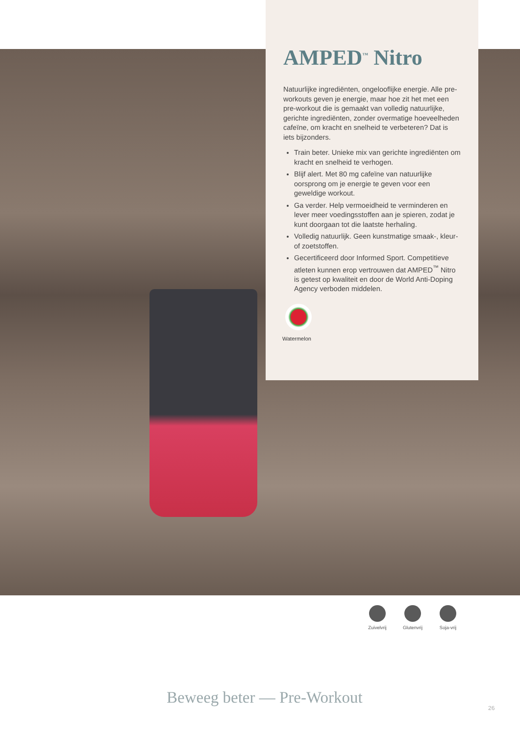AMPED<sup>™</sup> Nitro
Natuurlijke ingrediënten, ongelooflijke energie. Alle pre-workouts geven je energie, maar hoe zit het met een pre-workout die is gemaakt van volledig natuurlijke, gerichte ingrediënten, zonder overmatige hoeveelheden cafeïne, om kracht en snelheid te verbeteren? Dat is iets bijzonders.
Train beter. Unieke mix van gerichte ingrediënten om kracht en snelheid te verhogen.
Blijf alert. Met 80 mg cafeïne van natuurlijke oorsprong om je energie te geven voor een geweldige workout.
Ga verder. Help vermoeidheid te verminderen en lever meer voedingsstoffen aan je spieren, zodat je kunt doorgaan tot die laatste herhaling.
Volledig natuurlijk. Geen kunstmatige smaak-, kleur- of zoetstoffen.
Gecertificeerd door Informed Sport. Competitieve atleten kunnen erop vertrouwen dat AMPED<sup>™</sup> Nitro is getest op kwaliteit en door de World Anti-Doping Agency verboden middelen.
Watermelon
Zuivelvrij
Glutenvrij
Soja-vrij
Beweeg beter — Pre-Workout
26